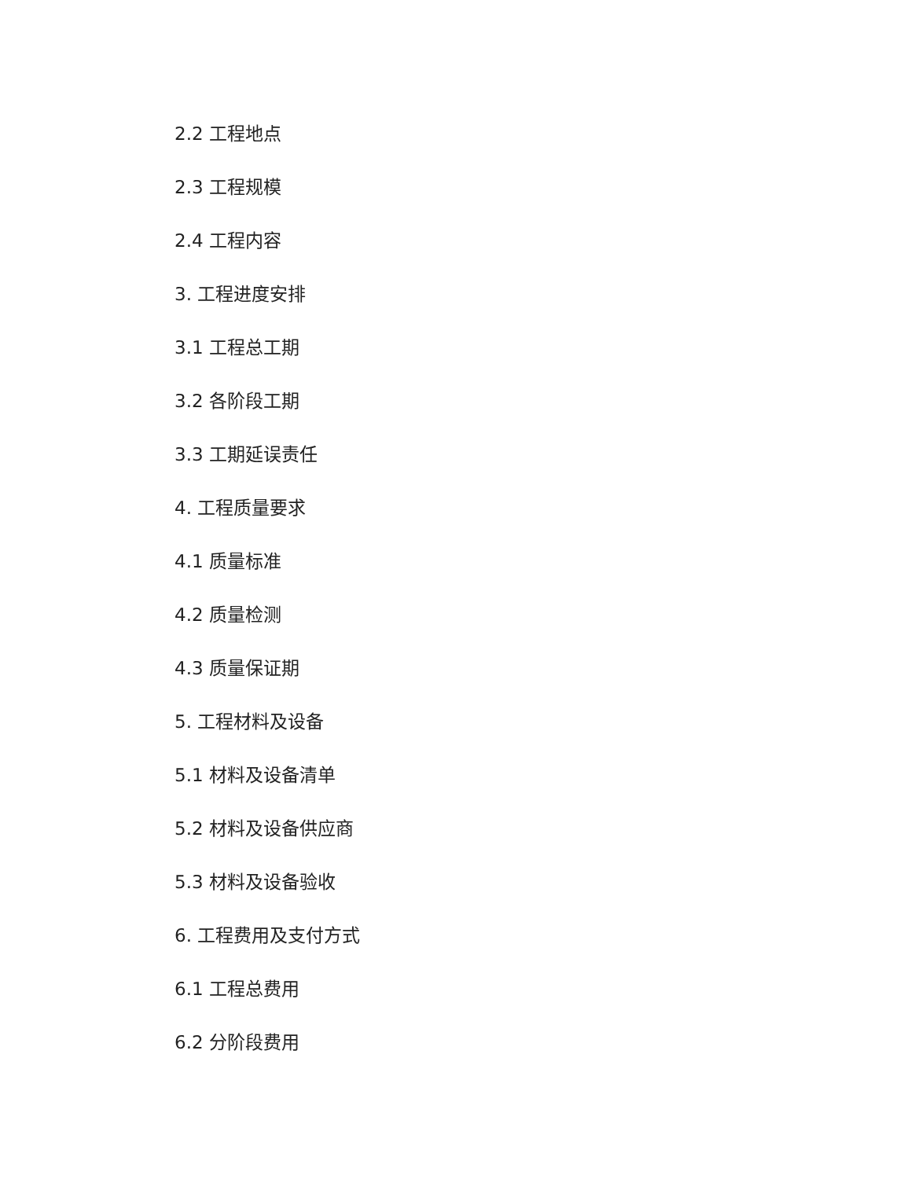2.2 工程地点
2.3 工程规模
2.4 工程内容
3. 工程进度安排
3.1 工程总工期
3.2 各阶段工期
3.3 工期延误责任
4. 工程质量要求
4.1 质量标准
4.2 质量检测
4.3 质量保证期
5. 工程材料及设备
5.1 材料及设备清单
5.2 材料及设备供应商
5.3 材料及设备验收
6. 工程费用及支付方式
6.1 工程总费用
6.2 分阶段费用